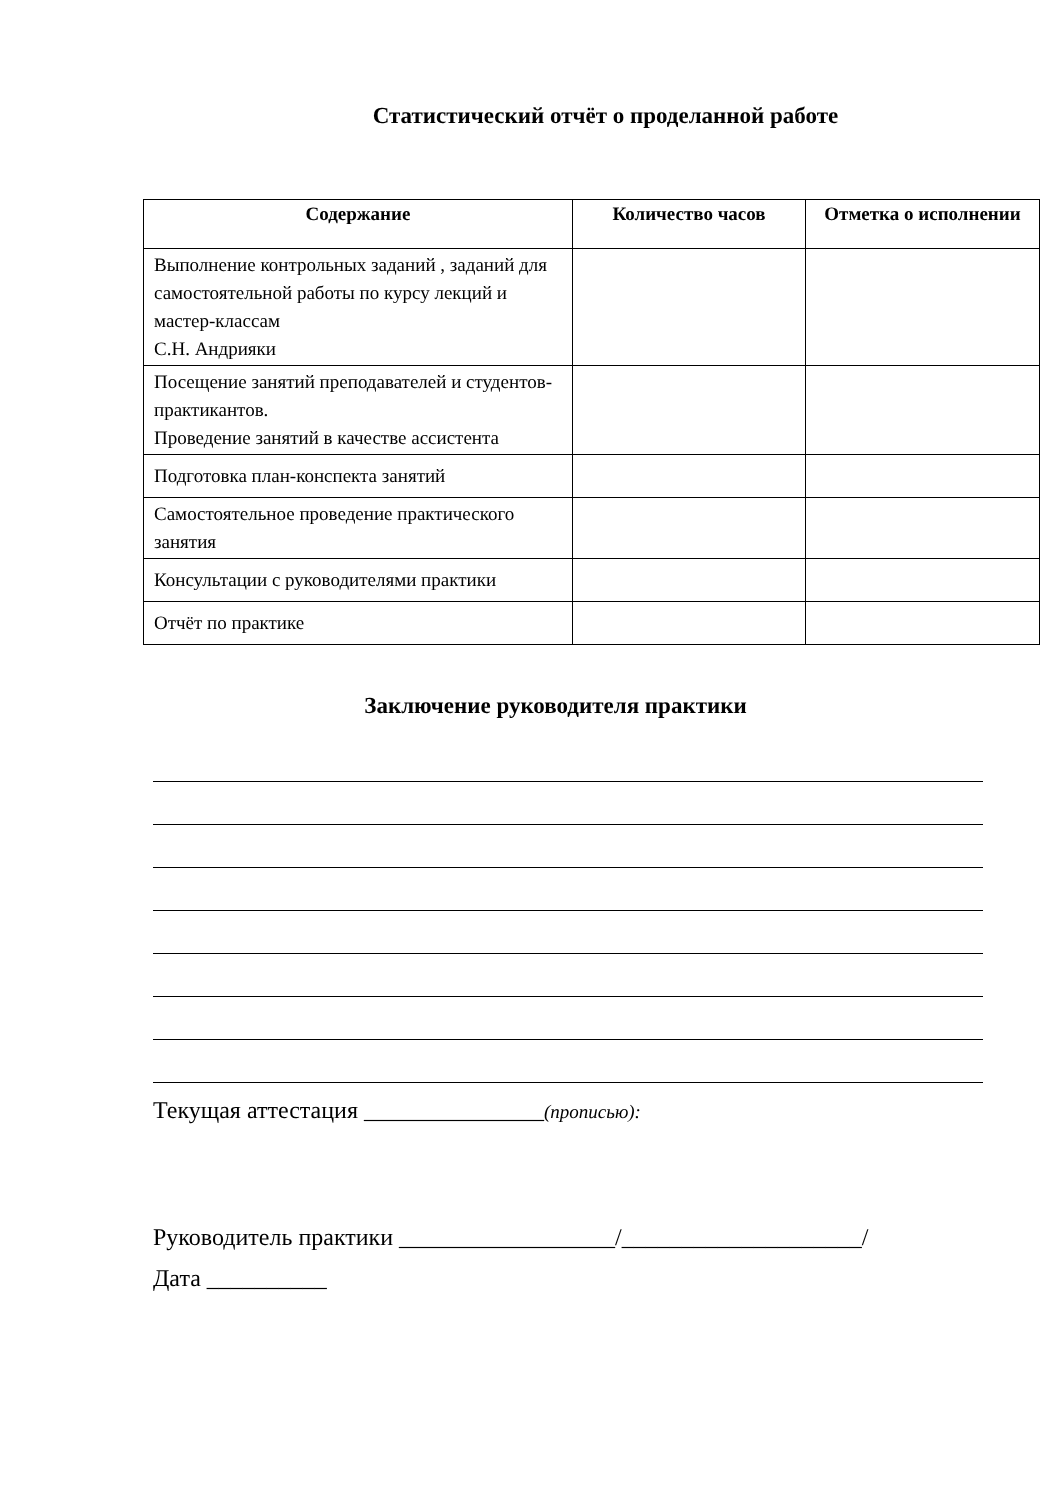Статистический отчёт о проделанной работе
| Содержание | Количество часов | Отметка о исполнении |
| --- | --- | --- |
| Выполнение контрольных заданий , заданий для самостоятельной работы по курсу лекций и мастер-классам С.Н. Андрияки | | |
| Посещение занятий преподавателей и студентов-практикантов. Проведение занятий в качестве ассистента | | |
| Подготовка план-конспекта занятий | | |
| Самостоятельное проведение практического занятия | | |
| Консультации с руководителями практики | | |
| Отчёт по практике | | |
Заключение руководителя практики
Текущая аттестация _______________(прописью):
Руководитель практики __________________/____________________/
Дата __________